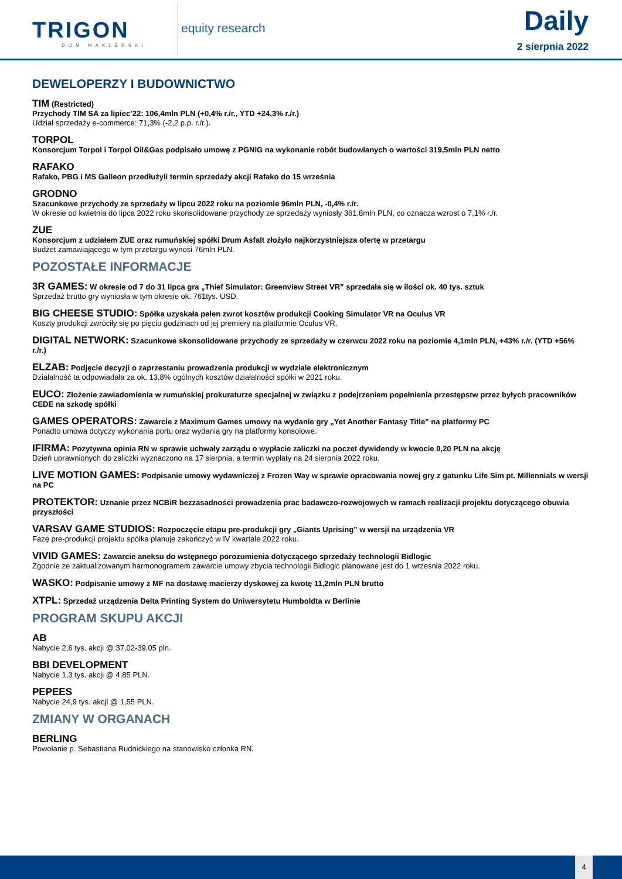TRIGON
DOM MAKLERSKI
equity research Daily
2 sierpnia 2022
DEWELOPERZY I BUDOWNICTWO
TIM (Restricted)
Przychody TIM SA za lipiec’22: 106,4mln PLN (+0,4% r./r., YTD +24,3% r./r.)
Udział sprzedaży e-commerce: 71,3% (-2,2 p.p. r./r.).
TORPOL
Konsorcjum Torpol i Torpol Oil&Gas podpisało umowę z PGNiG na wykonanie robót budowlanych o wartości 319,5mln PLN netto
RAFAKO
Rafako, PBG i MS Galleon przedłużyli termin sprzedaży akcji Rafako do 15 września
GRODNO
Szacunkowe przychody ze sprzedaży w lipcu 2022 roku na poziomie 96mln PLN, -0,4% r./r.
W okresie od kwietnia do lipca 2022 roku skonsolidowane przychody ze sprzedaży wyniosły 361,8mln PLN, co oznacza wzrost o 7,1% r./r.
ZUE
Konsorcjum z udziałem ZUE oraz rumuńskiej spółki Drum Asfalt złożyło najkorzystniejsza ofertę w przetargu
Budżet zamawiającego w tym przetargu wynosi 76mln PLN.
POZOSTAŁE INFORMACJE
3R GAMES: W okresie od 7 do 31 lipca gra „Thief Simulator: Greenview Street VR” sprzedała się w ilości ok. 40 tys. sztuk
Sprzedaż brutto gry wyniosła w tym okresie ok. 761tys. USD.
BIG CHEESE STUDIO: Spółka uzyskała pełen zwrot kosztów produkcji Cooking Simulator VR na Oculus VR
Koszty produkcji zwróciły się po pięciu godzinach od jej premiery na platformie Oculus VR.
DIGITAL NETWORK: Szacunkowe skonsolidowane przychody ze sprzedaży w czerwcu 2022 roku na poziomie 4,1mln PLN, +43% r./r. (YTD +56% r./r.)
ELZAB: Podjęcie decyzji o zaprzestaniu prowadzenia produkcji w wydziale elektronicznym
Działalność ta odpowiadała za ok. 13,8% ogólnych kosztów działalności spółki w 2021 roku.
EUCO: Złożenie zawiadomienia w rumuńskiej prokuraturze specjalnej w związku z podejrzeniem popełnienia przestępstw przez byłych pracowników CEDE na szkodę spółki
GAMES OPERATORS: Zawarcie z Maximum Games umowy na wydanie gry „Yet Another Fantasy Title” na platformy PC
Ponadto umowa dotyczy wykonania portu oraz wydania gry na platformy konsolowe.
IFIRMA: Pozytywna opinia RN w sprawie uchwały zarządu o wypłacie zaliczki na poczet dywidendy w kwocie 0,20 PLN na akcję
Dzień uprawnionych do zaliczki wyznaczono na 17 sierpnia, a termin wypłaty na 24 sierpnia 2022 roku.
LIVE MOTION GAMES: Podpisanie umowy wydawniczej z Frozen Way w sprawie opracowania nowej gry z gatunku Life Sim pt. Millennials w wersji na PC
PROTEKTOR: Uznanie przez NCBiR bezzasadności prowadzenia prac badawczo-rozwojowych w ramach realizacji projektu dotyczącego obuwia przyszłości
VARSAV GAME STUDIOS: Rozpoczęcie etapu pre-produkcji gry „Giants Uprising” w wersji na urządzenia VR
Fazę pre-produkcji projektu spółka planuje zakończyć w IV kwartale 2022 roku.
VIVID GAMES: Zawarcie aneksu do wstępnego porozumienia dotyczącego sprzedaży technologii Bidlogic
Zgodnie ze zaktualizowanym harmonogramem zawarcie umowy zbycia technologii Bidlogic planowane jest do 1 września 2022 roku.
WASKO: Podpisanie umowy z MF na dostawę macierzy dyskowej za kwotę 11,2mln PLN brutto
XTPL: Sprzedaż urządzenia Delta Printing System do Uniwersytetu Humboldta w Berlinie
PROGRAM SKUPU AKCJI
AB
Nabycie 2,6 tys. akcji @ 37,02-39,05 pln.
BBI DEVELOPMENT
Nabycie 1,3 tys. akcji @ 4,85 PLN.
PEPEES
Nabycie 24,9 tys. akcji @ 1,55 PLN.
ZMIANY W ORGANACH
BERLING
Powołanie p. Sebastiana Rudnickiego na stanowisko członka RN.
4